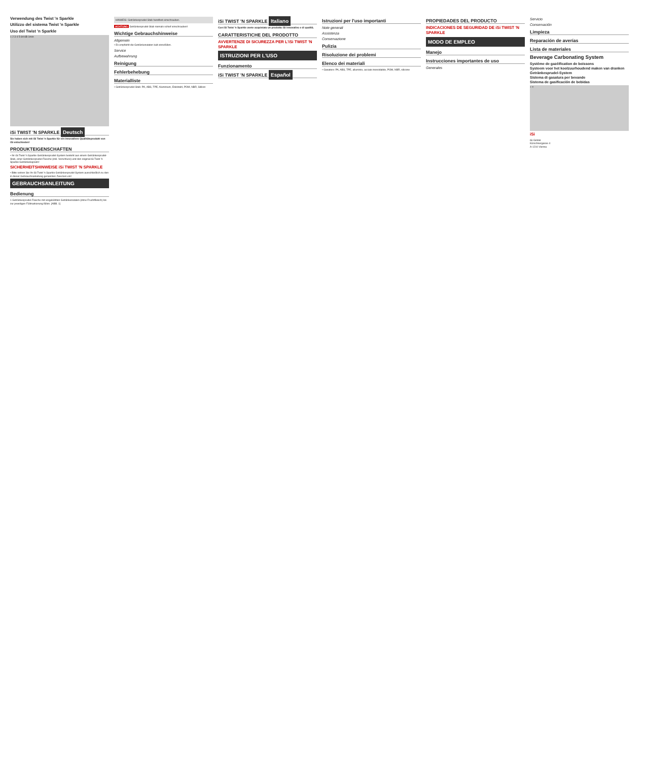Verwendung des Twist 'n Sparkle
Utilizzo del sistema Twist 'n Sparkle
Uso del Twist 'n Sparkle
1 2 3 4 5 6A 6B 1min
iSi TWIST 'N SPARKLE Deutsch
Sie haben sich mit iSi Twist 'n Sparkle für ein innovatives Qualitätsprodukt von iSi entschieden!
PRODUKTEIGENSCHAFTEN
• Ihr iSi Twist 'n Sparkle Getränkesprudel-System besteht aus einem Getränkesprudel-Stab, einer Getränkesprudel-Flasche (inkl. Verschluss) und den original iSi Twist 'n Sparkle Getränkekapseln!
SICHERHEITSHINWEISE iSi TWIST 'N SPARKLE
• Bitte setzen Sie Ihr iSi Twist 'n Sparkle Getränkesprudel-System ausschließlich zu den in dieser Gebrauchsanleitung genannten Zwecken ein!
GEBRAUCHSANLEITUNG
Bedienung
1 Getränkesprudel-Flasche mit vorgekühlten Getränkezutaten (ohne Fruchtfleisch) bis zur jeweiligen Füllmarkierung füllen. [ABB. 1]
HINWEIS: Getränkesprudel-Stab handfest einschrauben.
ACHTUNG Getränkesprudel-Stab niemals schief einschrauben!
Wichtige Gebrauchshinweise
Allgemein
• Es empfiehlt die Getränkezutaten kalt einzufüllen.
Service
Aufbewahrung
Reinigung
Fehlerbehebung
Materialliste
• Getränkesprudel-Stab: PA, ABS, TPE, Aluminium, Edelstahl, POM, NBR, Silikon
iSi TWIST 'N SPARKLE Italiano
Con iSi Twist 'n Sparkle avete acquistato un prodotto iSi innovativo e di qualità.
CARATTERISTICHE DEL PRODOTTO
AVVERTENZE DI SICUREZZA PER L'iSi TWIST 'N SPARKLE
ISTRUZIONI PER L'USO
Funzionamento
iSi TWIST 'N SPARKLE Español
Istruzioni per l'uso importanti
Note generali
Assistenza
Conservazione
Pulizia
Risoluzione dei problemi
Elenco dei materiali
• Gasatore: PA, ABS, TPE, alluminio, acciaio inossidabile, POM, NBR, silicone
PROPIEDADES DEL PRODUCTO
INDICACIONES DE SEGURIDAD DE iSi TWIST 'N SPARKLE
MODO DE EMPLEO
Manejo
Instrucciones importantes de uso
Generales
Servicio
Conservación
Limpieza
Reparación de averías
Lista de materiales
Beverage Carbonating System
Système de gazéification de boissons
Systeem voor het koolzuurhoudend maken van dranken
Getränkesprudel-System
Sistema di gasatura per bevande
Sistema de gasificación de bebidas
+ =
iSi
iSi GmbH
Kürschnergasse 4
A-1210 Vienna